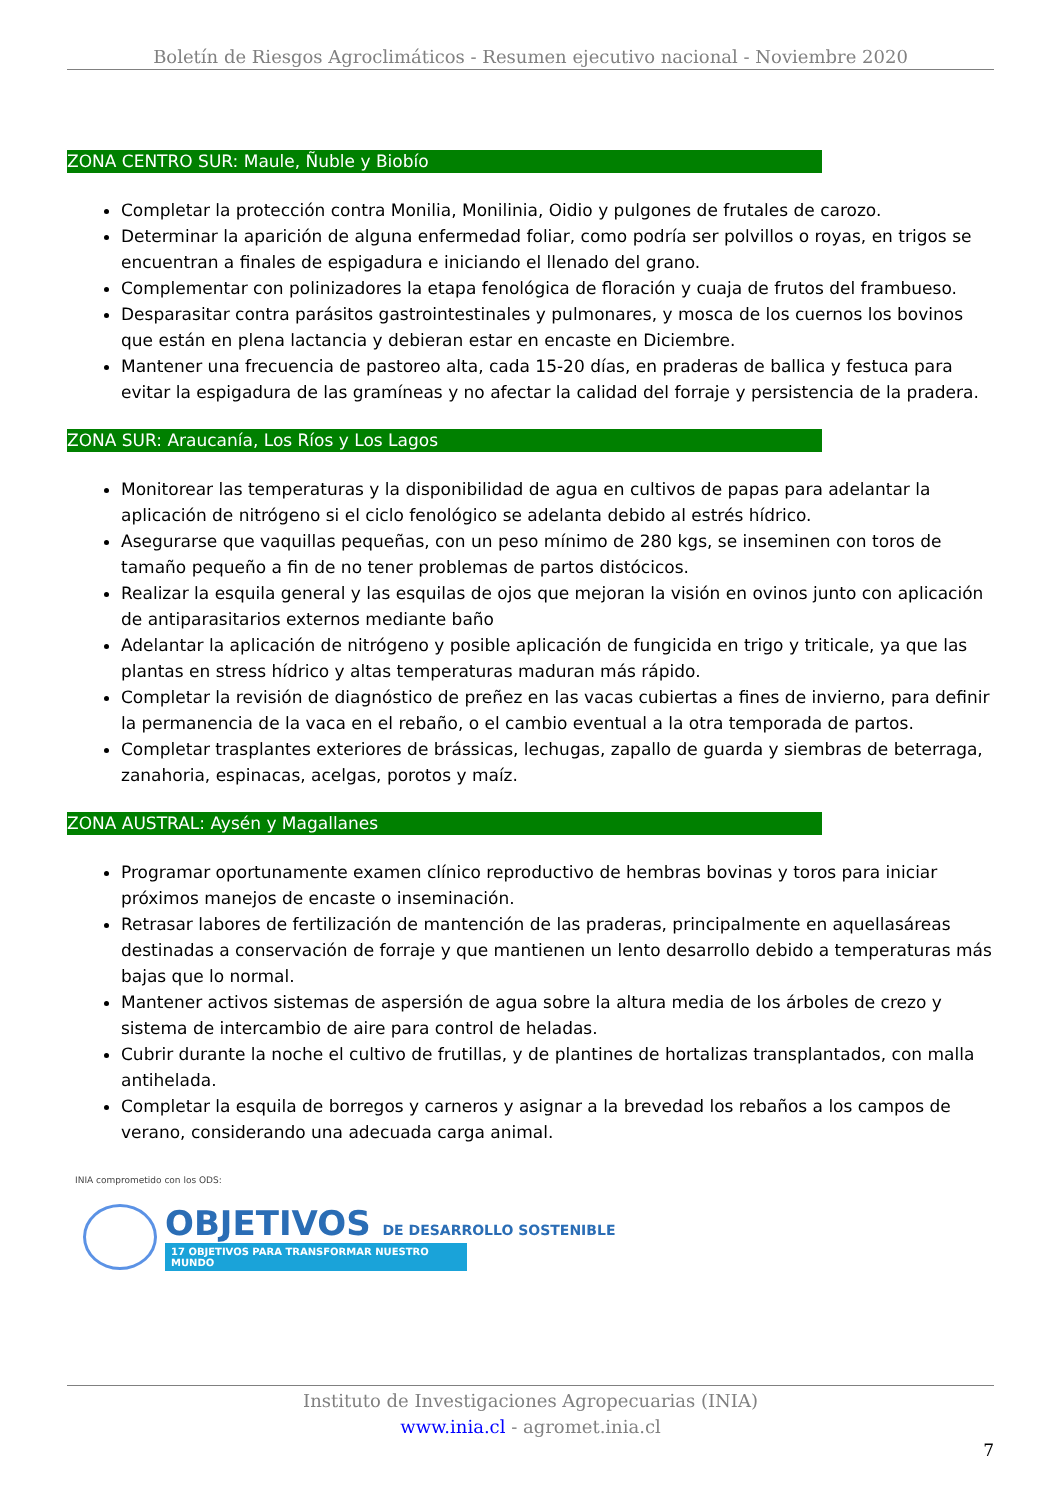Boletín de Riesgos Agroclimáticos - Resumen ejecutivo nacional - Noviembre 2020
ZONA CENTRO SUR: Maule, Ñuble y Biobío
Completar la protección contra Monilia, Monilinia, Oidio y pulgones de frutales de carozo.
Determinar la aparición de alguna enfermedad foliar, como podría ser polvillos o royas, en trigos se encuentran a finales de espigadura e iniciando el llenado del grano.
Complementar con polinizadores la etapa fenológica de floración y cuaja de frutos del frambueso.
Desparasitar contra parásitos gastrointestinales y pulmonares, y mosca de los cuernos los bovinos que están en plena lactancia y debieran estar en encaste en Diciembre.
Mantener una frecuencia de pastoreo alta, cada 15-20 días, en praderas de ballica y festuca para evitar la espigadura de las gramíneas y no afectar la calidad del forraje y persistencia de la pradera.
ZONA SUR: Araucanía, Los Ríos y Los Lagos
Monitorear las temperaturas y la disponibilidad de agua en cultivos de papas para adelantar la aplicación de nitrógeno si el ciclo fenológico se adelanta debido al estrés hídrico.
Asegurarse que vaquillas pequeñas, con un peso mínimo de 280 kgs, se inseminen con toros de tamaño pequeño a fin de no tener problemas de partos distócicos.
Realizar la esquila general y las esquilas de ojos que mejoran la visión en ovinos junto con aplicación de antiparasitarios externos mediante baño
Adelantar la aplicación de nitrógeno y posible aplicación de fungicida en trigo y triticale, ya que las plantas en stress hídrico y altas temperaturas maduran más rápido.
Completar la revisión de diagnóstico de preñez en las vacas cubiertas a fines de invierno, para definir la permanencia de la vaca en el rebaño, o el cambio eventual a la otra temporada de partos.
Completar trasplantes exteriores de brássicas, lechugas, zapallo de guarda y siembras de beterraga, zanahoria, espinacas, acelgas, porotos y maíz.
ZONA AUSTRAL: Aysén y Magallanes
Programar oportunamente examen clínico reproductivo de hembras bovinas y toros para iniciar próximos manejos de encaste o inseminación.
Retrasar labores de fertilización de mantención de las praderas, principalmente en aquellasáreas destinadas a conservación de forraje y que mantienen un lento desarrollo debido a temperaturas más bajas que lo normal.
Mantener activos sistemas de aspersión de agua sobre la altura media de los árboles de crezo y sistema de intercambio de aire para control de heladas.
Cubrir durante la noche el cultivo de frutillas, y de plantines de hortalizas transplantados, con malla antihelada.
Completar la esquila de borregos y carneros y asignar a la brevedad los rebaños a los campos de verano, considerando una adecuada carga animal.
INIA comprometido con los ODS:
OBJETIVOS DE DESARROLLO SOSTENIBLE
17 OBJETIVOS PARA TRANSFORMAR NUESTRO MUNDO
Instituto de Investigaciones Agropecuarias (INIA)
www.inia.cl - agromet.inia.cl
7